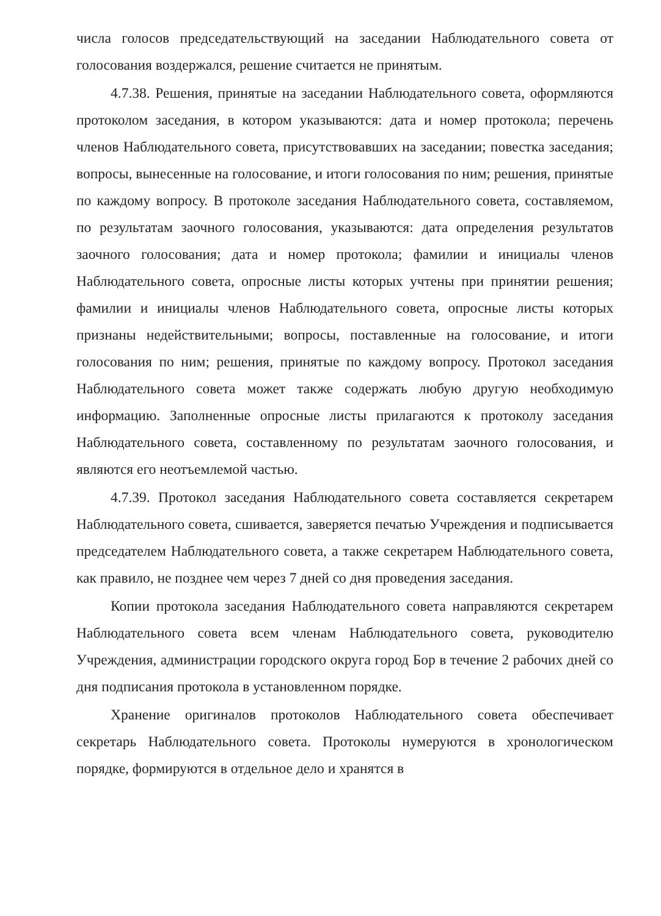числа голосов председательствующий на заседании Наблюдательного совета от голосования воздержался, решение считается не принятым.
4.7.38. Решения, принятые на заседании Наблюдательного совета, оформляются протоколом заседания, в котором указываются: дата и номер протокола; перечень членов Наблюдательного совета, присутствовавших на заседании; повестка заседания; вопросы, вынесенные на голосование, и итоги голосования по ним; решения, принятые по каждому вопросу. В протоколе заседания Наблюдательного совета, составляемом, по результатам заочного голосования, указываются: дата определения результатов заочного голосования; дата и номер протокола; фамилии и инициалы членов Наблюдательного совета, опросные листы которых учтены при принятии решения; фамилии и инициалы членов Наблюдательного совета, опросные листы которых признаны недействительными; вопросы, поставленные на голосование, и итоги голосования по ним; решения, принятые по каждому вопросу. Протокол заседания Наблюдательного совета может также содержать любую другую необходимую информацию. Заполненные опросные листы прилагаются к протоколу заседания Наблюдательного совета, составленному по результатам заочного голосования, и являются его неотъемлемой частью.
4.7.39. Протокол заседания Наблюдательного совета составляется секретарем Наблюдательного совета, сшивается, заверяется печатью Учреждения и подписывается председателем Наблюдательного совета, а также секретарем Наблюдательного совета, как правило, не позднее чем через 7 дней со дня проведения заседания.
Копии протокола заседания Наблюдательного совета направляются секретарем Наблюдательного совета всем членам Наблюдательного совета, руководителю Учреждения, администрации городского округа город Бор в течение 2 рабочих дней со дня подписания протокола в установленном порядке.
Хранение оригиналов протоколов Наблюдательного совета обеспечивает секретарь Наблюдательного совета. Протоколы нумеруются в хронологическом порядке, формируются в отдельное дело и хранятся в